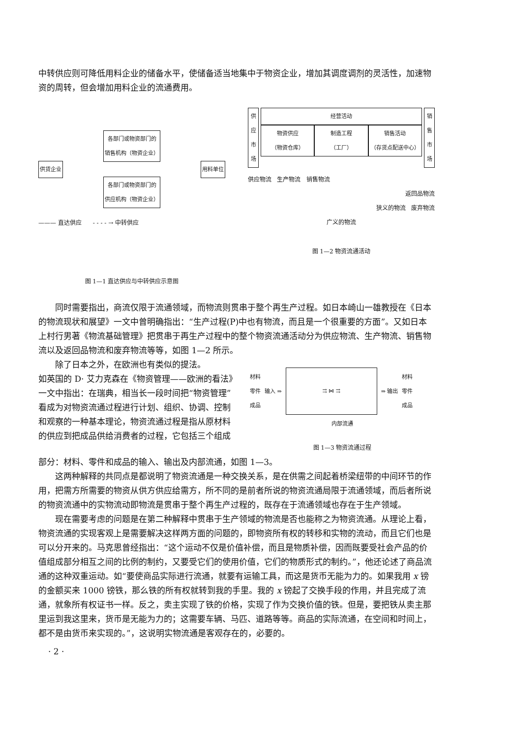中转供应则可降低用料企业的储备水平，使储备适当地集中于物资企业，增加其调度调剂的灵活性，加速物资的周转，但会增加用料企业的流通费用。
供货企业
各部门或物资部门的
销售机构（物资企业）
各部门或物资部门的
供应机构（物资企业）
用料单位
——— 直达供应 - - - - → 中转供应
图 1—1 直达供应与中转供应示意图
供应市场
经营活动
物资供应
（物资仓库）
制造工程
（工厂）
销售活动
（存货点配送中心）
销售市场
供应物流 生产物流 销售物流
返回品物流
狭义的物流 废弃物流
广义的物流
图 1—2 物资流通活动
同时需要指出，商流仅限于流通领域，而物流则贯串于整个再生产过程。如日本崎山一雄教授在《日本的物流现状和展望》一文中曾明确指出：“生产过程(P)中也有物流，而且是一个很重要的方面”。又如日本上村行男著《物流基础管理》把贯串于再生产过程中的整个物资流通活动分为供应物流、生产物流、销售物流以及返回品物流和废弃物流等等，如图 1—2 所示。
除了日本之外，在欧洲也有类似的提法。
如英国的 D· 艾力克森在《物资管理——欧洲的看法》一文中指出：在瑞典，相当长一段时间把“物资管理”看成为对物资流通过程进行计划、组织、协调、控制和观察的一种基本理论，物资流通过程是指从原材料的供应到把成品供给消费者的过程，它包括三个组成
材料
零件
成品 输入 ⇒
⇉ ⋈ ⇉
⇒ 输出 材料
零件
成品
内部流通
图 1—3 物资流通过程
部分：材料、零件和成品的输入、输出及内部流通，如图 1—3。
这两种解释的共同点是都说明了物资流通是一种交换关系，是在供需之间起着桥梁纽带的中间环节的作用，把需方所需要的物资从供方供应给需方，所不同的是前者所说的物资流通局限于流通领域，而后者所说的物资流通中的实物流动即物流是贯串于整个再生产过程的，既存在于流通领域也存在于生产领域。
现在需要考虑的问题是在第二种解释中贯串于生产领域的物流是否也能称之为物资流通。从理论上看，物资流通的实现客观上是需要解决这样两方面的问题的，即物资所有权的转移和实物的流动，而且它们也是可以分开来的。马克思曾经指出：“这个运动不仅是价值补偿，而且是物质补偿，因而既要受社会产品的价值组成部分相互之间的比例的制约，又要受它们的使用价值，它们的物质形式的制约。”，他还论述了商品流通的这种双重运动。如“要使商品实际进行流通，就要有运输工具，而这是货币无能为力的。如果我用 x 镑的金额买来 1000 镑铁，那么铁的所有权就转到我的手里。我的 x 镑起了交换手段的作用，并且完成了流通，就象所有权证书一样。反之，卖主实现了铁的价格，实现了作为交换价值的铁。但是，要把铁从卖主那里运到我这里来，货币是无能为力的；这需要车辆、马匹、道路等等。商品的实际流通，在空间和时间上，都不是由货币来实现的。”，这说明实物流通是客观存在的，必要的。
· 2 ·